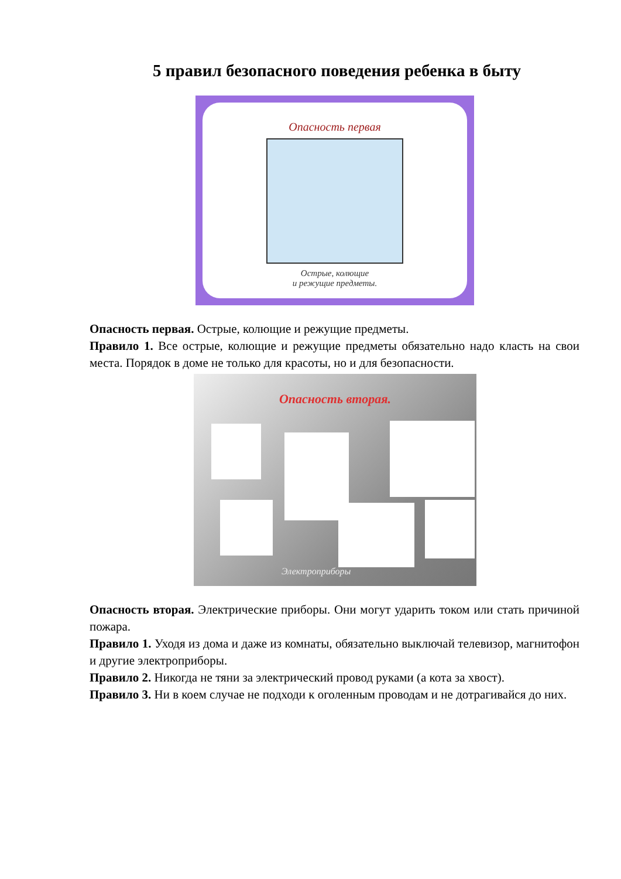5 правил безопасного поведения ребенка в быту
Опасность первая
Острые, колющие
и режущие предметы.
Опасность первая. Острые, колющие и режущие предметы.
Правило 1. Все острые, колющие и режущие предметы обязательно надо класть на свои места. Порядок в доме не только для красоты, но и для безопасности.
Опасность вторая.
Электроприборы
Опасность вторая. Электрические приборы. Они могут ударить током или стать причиной пожара.
Правило 1. Уходя из дома и даже из комнаты, обязательно выключай телевизор, магнитофон и другие электроприборы.
Правило 2. Никогда не тяни за электрический провод руками (а кота за хвост).
Правило 3. Ни в коем случае не подходи к оголенным проводам и не дотрагивайся до них.